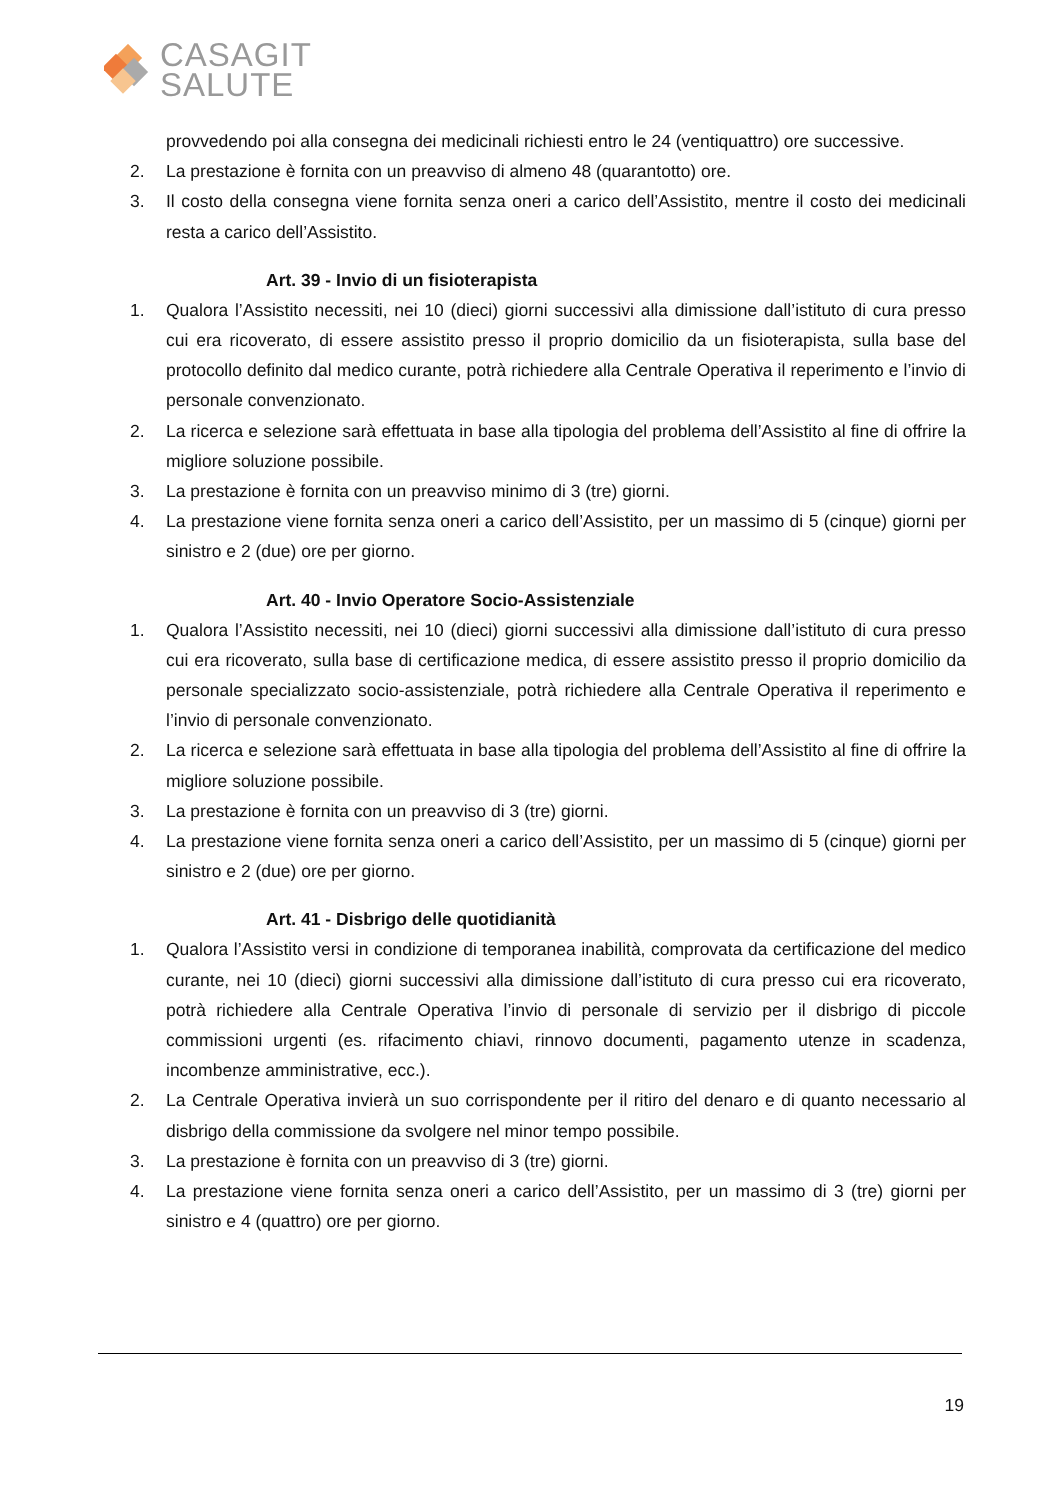CASAGIT
SALUTE
provvedendo poi alla consegna dei medicinali richiesti entro le 24 (ventiquattro) ore successive.
2. La prestazione è fornita con un preavviso di almeno 48 (quarantotto) ore.
3. Il costo della consegna viene fornita senza oneri a carico dell’Assistito, mentre il costo dei medicinali resta a carico dell’Assistito.
Art. 39 - Invio di un fisioterapista
1. Qualora l’Assistito necessiti, nei 10 (dieci) giorni successivi alla dimissione dall’istituto di cura presso cui era ricoverato, di essere assistito presso il proprio domicilio da un fisioterapista, sulla base del protocollo definito dal medico curante, potrà richiedere alla Centrale Operativa il reperimento e l’invio di personale convenzionato.
2. La ricerca e selezione sarà effettuata in base alla tipologia del problema dell’Assistito al fine di offrire la migliore soluzione possibile.
3. La prestazione è fornita con un preavviso minimo di 3 (tre) giorni.
4. La prestazione viene fornita senza oneri a carico dell’Assistito, per un massimo di 5 (cinque) giorni per sinistro e 2 (due) ore per giorno.
Art. 40 - Invio Operatore Socio-Assistenziale
1. Qualora l’Assistito necessiti, nei 10 (dieci) giorni successivi alla dimissione dall’istituto di cura presso cui era ricoverato, sulla base di certificazione medica, di essere assistito presso il proprio domicilio da personale specializzato socio-assistenziale, potrà richiedere alla Centrale Operativa il reperimento e l’invio di personale convenzionato.
2. La ricerca e selezione sarà effettuata in base alla tipologia del problema dell’Assistito al fine di offrire la migliore soluzione possibile.
3. La prestazione è fornita con un preavviso di 3 (tre) giorni.
4. La prestazione viene fornita senza oneri a carico dell’Assistito, per un massimo di 5 (cinque) giorni per sinistro e 2 (due) ore per giorno.
Art. 41 - Disbrigo delle quotidianità
1. Qualora l’Assistito versi in condizione di temporanea inabilità, comprovata da certificazione del medico curante, nei 10 (dieci) giorni successivi alla dimissione dall’istituto di cura presso cui era ricoverato, potrà richiedere alla Centrale Operativa l’invio di personale di servizio per il disbrigo di piccole commissioni urgenti (es. rifacimento chiavi, rinnovo documenti, pagamento utenze in scadenza, incombenze amministrative, ecc.).
2. La Centrale Operativa invierà un suo corrispondente per il ritiro del denaro e di quanto necessario al disbrigo della commissione da svolgere nel minor tempo possibile.
3. La prestazione è fornita con un preavviso di 3 (tre) giorni.
4. La prestazione viene fornita senza oneri a carico dell’Assistito, per un massimo di 3 (tre) giorni per sinistro e 4 (quattro) ore per giorno.
19